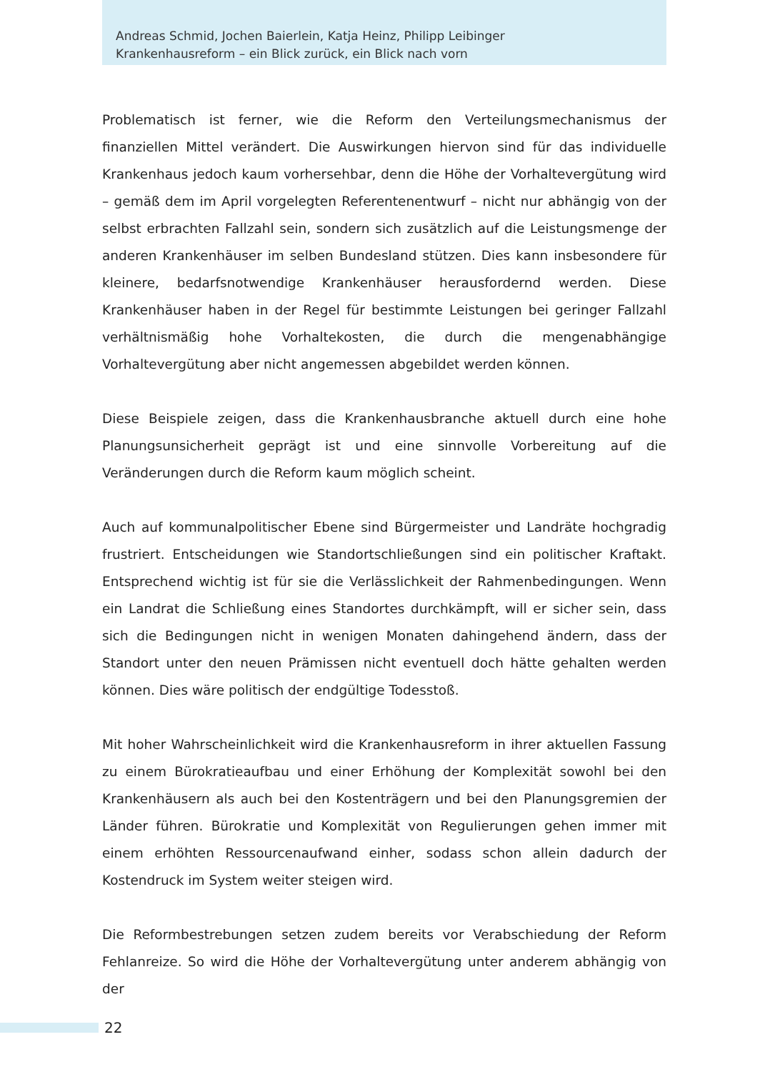Andreas Schmid, Jochen Baierlein, Katja Heinz, Philipp Leibinger
Krankenhausreform – ein Blick zurück, ein Blick nach vorn
Problematisch ist ferner, wie die Reform den Verteilungsmechanismus der finanziellen Mittel verändert. Die Auswirkungen hiervon sind für das individuelle Krankenhaus jedoch kaum vorhersehbar, denn die Höhe der Vorhaltevergütung wird – gemäß dem im April vorgelegten Referentenentwurf – nicht nur abhängig von der selbst erbrachten Fallzahl sein, sondern sich zusätzlich auf die Leistungsmenge der anderen Kranken­häuser im selben Bundesland stützen. Dies kann insbesondere für kleinere, bedarfs­notwendige Krankenhäuser herausfordernd werden. Diese Krankenhäuser haben in der Regel für bestimmte Leistungen bei geringer Fallzahl verhältnismäßig hohe Vorhalte­kosten, die durch die mengenabhängige Vorhaltevergütung aber nicht angemessen abgebildet werden können.
Diese Beispiele zeigen, dass die Krankenhausbranche aktuell durch eine hohe Planungs­unsicherheit geprägt ist und eine sinnvolle Vorbereitung auf die Veränderungen durch die Reform kaum möglich scheint.
Auch auf kommunalpolitischer Ebene sind Bürgermeister und Landräte hochgradig frustriert. Entscheidungen wie Standortschließungen sind ein politischer Kraftakt. Entsprechend wichtig ist für sie die Verlässlichkeit der Rahmenbedingungen. Wenn ein Landrat die Schließung eines Standortes durchkämpft, will er sicher sein, dass sich die Bedingungen nicht in wenigen Monaten dahingehend ändern, dass der Standort unter den neuen Prämissen nicht eventuell doch hätte gehalten werden können. Dies wäre politisch der endgültige Todesstoß.
Mit hoher Wahrscheinlichkeit wird die Krankenhausreform in ihrer aktuellen Fassung zu einem Bürokratieaufbau und einer Erhöhung der Komplexität sowohl bei den Kranken­häusern als auch bei den Kostenträgern und bei den Planungsgremien der Länder führen. Bürokratie und Komplexität von Regulierungen gehen immer mit einem erhöhten Ressourcenaufwand einher, sodass schon allein dadurch der Kostendruck im System weiter steigen wird.
Die Reformbestrebungen setzen zudem bereits vor Verabschiedung der Reform Fehlanreize. So wird die Höhe der Vorhaltevergütung unter anderem abhängig von der
22